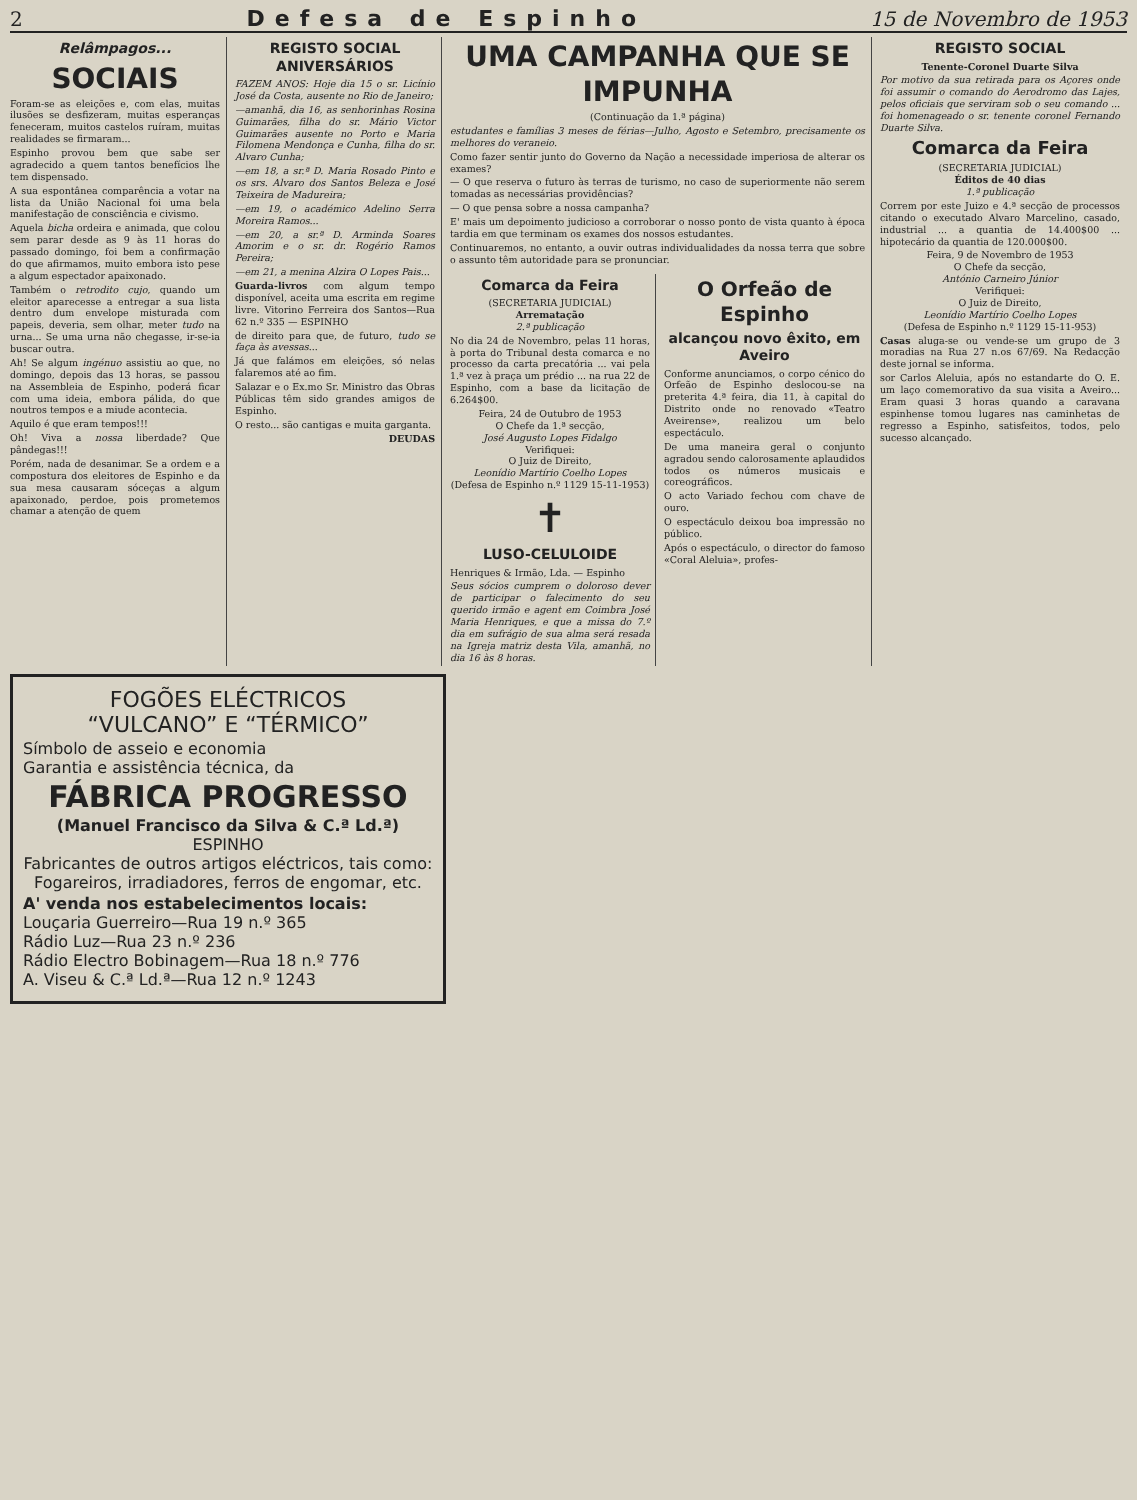2 Defesa de Espinho 15 de Novembro de 1953
Relâmpagos...
SOCIAIS
Foram-se as eleições e, com elas, muitas ilusões se desfizeram, muitas esperanças feneceram, muitos castelos ruíram, muitas realidades se firmaram...
Espinho provou bem que sabe ser agradecido a quem tantos benefícios lhe tem dispensado.
A sua espontânea comparência a votar na lista da União Nacional foi uma bela manifestação de consciência e civismo.
Aquela bicha ordeira e animada, que colou sem parar desde as 9 às 11 horas do passado domingo, foi bem a confirmação do que afirmamos, muito embora isto pese a algum espectador apaixonado.
Também o retrodito cujo, quando um eleitor aparecesse a entregar a sua lista dentro dum envelope misturada com papeis, deveria, sem olhar, meter tudo na urna... Se uma urna não chegasse, ir-se-ia buscar outra.
Ah! Se algum ingénuo assistiu ao que, no domingo, depois das 13 horas, se passou na Assembleia de Espinho, poderá ficar com uma ideia, embora pálida, do que noutros tempos e a miude acontecia.
Aquilo é que eram tempos!!!
Oh! Viva a nossa liberdade? Que pândegas!!!
Porém, nada de desanimar. Se a ordem e a compostura dos eleitores de Espinho e da sua mesa causaram sóceças a algum apaixonado, perdoe, pois prometemos chamar a atenção de quem
REGISTO SOCIAL
ANIVERSÁRIOS
FAZEM ANOS: Hoje dia 15 o sr. Licínio José da Costa, ausente no Rio de Janeiro;
—amanhã, dia 16, as senhorinhas Rosina Guimarães, filha do sr. Mário Victor Guimarães ausente no Porto e Maria Filomena Mendonça e Cunha, filha do sr. Alvaro Cunha;
—em 18, a sr.ª D. Maria Rosado Pinto e os srs. Alvaro dos Santos Beleza e José Teixeira de Madureira;
—em 19, o académico Adelino Serra Moreira Ramos...
—em 20, a sr.ª D. Arminda Soares Amorim e o sr. dr. Rogério Ramos Pereira;
—em 21, a menina Alzira O Lopes Pais...
Guarda-livros com algum tempo disponível, aceita uma escrita em regime livre. Vitorino Ferreira dos Santos—Rua 62 n.º 335 — ESPINHO
de direito para que, de futuro, tudo se faça às avessas...
Já que falámos em eleições, só nelas falaremos até ao fim.
Salazar e o Ex.mo Sr. Ministro das Obras Públicas têm sido grandes amigos de Espinho.
O resto... são cantigas e muita garganta.
DEUDAS
UMA CAMPANHA QUE SE IMPUNHA
(Continuação da 1.ª página)
estudantes e famílias 3 meses de férias—Julho, Agosto e Setembro, precisamente os melhores do veraneio.
Como fazer sentir junto do Governo da Nação a necessidade imperiosa de alterar os exames?
— O que reserva o futuro às terras de turismo, no caso de superiormente não serem tomadas as necessárias providências?
— O que pensa sobre a nossa campanha?
E' mais um depoimento judicioso a corroborar o nosso ponto de vista quanto à época tardia em que terminam os exames dos nossos estudantes.
Continuaremos, no entanto, a ouvir outras individualidades da nossa terra que sobre o assunto têm autoridade para se pronunciar.
Comarca da Feira
(SECRETARIA JUDICIAL)
Arrematação
2.ª publicação
No dia 24 de Novembro, pelas 11 horas, à porta do Tribunal desta comarca e no processo da carta precatória ... vai pela 1.ª vez à praça um prédio ... na rua 22 de Espinho, com a base da licitação de 6.264$00.
Feira, 24 de Outubro de 1953
O Chefe da 1.ª secção,
José Augusto Lopes Fidalgo
Verifiquei:
O Juiz de Direito,
Leonídio Martírio Coelho Lopes
(Defesa de Espinho n.º 1129 15-11-1953)
✝
LUSO-CELULOIDE
Henriques & Irmão, Lda. — Espinho
Seus sócios cumprem o doloroso dever de participar o falecimento do seu querido irmão e agent em Coimbra José Maria Henriques, e que a missa do 7.º dia em sufrágio de sua alma será resada na Igreja matriz desta Vila, amanhã, no dia 16 às 8 horas.
O Orfeão de Espinho
alcançou novo êxito, em Aveiro
Conforme anunciamos, o corpo cénico do Orfeão de Espinho deslocou-se na preterita 4.ª feira, dia 11, à capital do Distrito onde no renovado «Teatro Aveirense», realizou um belo espectáculo.
De uma maneira geral o conjunto agradou sendo calorosamente aplaudidos todos os números musicais e coreográficos.
O acto Variado fechou com chave de ouro.
O espectáculo deixou boa impressão no público.
Após o espectáculo, o director do famoso «Coral Aleluia», profes-
REGISTO SOCIAL
Tenente-Coronel Duarte Silva
Por motivo da sua retirada para os Açores onde foi assumir o comando do Aerodromo das Lajes, pelos oficiais que serviram sob o seu comando ... foi homenageado o sr. tenente coronel Fernando Duarte Silva.
Comarca da Feira
(SECRETARIA JUDICIAL)
Éditos de 40 dias
1.ª publicação
Correm por este Juizo e 4.ª secção de processos citando o executado Alvaro Marcelino, casado, industrial ... a quantia de 14.400$00 ... hipotecário da quantia de 120.000$00.
Feira, 9 de Novembro de 1953
O Chefe da secção,
António Carneiro Júnior
Verifiquei:
O Juiz de Direito,
Leonídio Martírio Coelho Lopes
(Defesa de Espinho n.º 1129 15-11-953)
Casas aluga-se ou vende-se um grupo de 3 moradias na Rua 27 n.os 67/69. Na Redacção deste jornal se informa.
sor Carlos Aleluia, após no estandarte do O. E. um laço comemorativo da sua visita a Aveiro... Eram quasi 3 horas quando a caravana espinhense tomou lugares nas caminhetas de regresso a Espinho, satisfeitos, todos, pelo sucesso alcançado.
FOGÕES ELÉCTRICOS
“VULCANO” E “TÉRMICO”
Símbolo de asseio e economia
Garantia e assistência técnica, da
FÁBRICA PROGRESSO
(Manuel Francisco da Silva & C.ª Ld.ª)
ESPINHO
Fabricantes de outros artigos eléctricos, tais como: Fogareiros, irradiadores, ferros de engomar, etc.
A' venda nos estabelecimentos locais:
Louçaria Guerreiro—Rua 19 n.º 365
Rádio Luz—Rua 23 n.º 236
Rádio Electro Bobinagem—Rua 18 n.º 776
A. Viseu & C.ª Ld.ª—Rua 12 n.º 1243